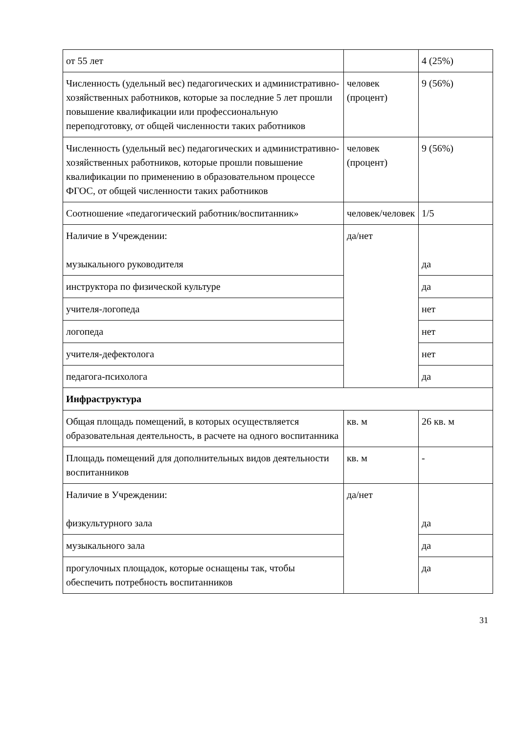| от 55 лет | | 4 (25%) |
| Численность (удельный вес) педагогических и административно-хозяйственных работников, которые за последние 5 лет прошли повышение квалификации или профессиональную переподготовку, от общей численности таких работников | человек (процент) | 9 (56%) |
| Численность (удельный вес) педагогических и административно-хозяйственных работников, которые прошли повышение квалификации по применению в образовательном процессе ФГОС, от общей численности таких работников | человек (процент) | 9 (56%) |
| Соотношение «педагогический работник/воспитанник» | человек/человек | 1/5 |
| Наличие в Учреждении: музыкального руководителя | да/нет | да |
| инструктора по физической культуре | | да |
| учителя-логопеда | | нет |
| логопеда | | нет |
| учителя-дефектолога | | нет |
| педагога-психолога | | да |
| Инфраструктура | | |
| Общая площадь помещений, в которых осуществляется образовательная деятельность, в расчете на одного воспитанника | кв. м | 26 кв. м |
| Площадь помещений для дополнительных видов деятельности воспитанников | кв. м | - |
| Наличие в Учреждении: физкультурного зала | да/нет | да |
| музыкального зала | | да |
| прогулочных площадок, которые оснащены так, чтобы обеспечить потребность воспитанников | | да |
31